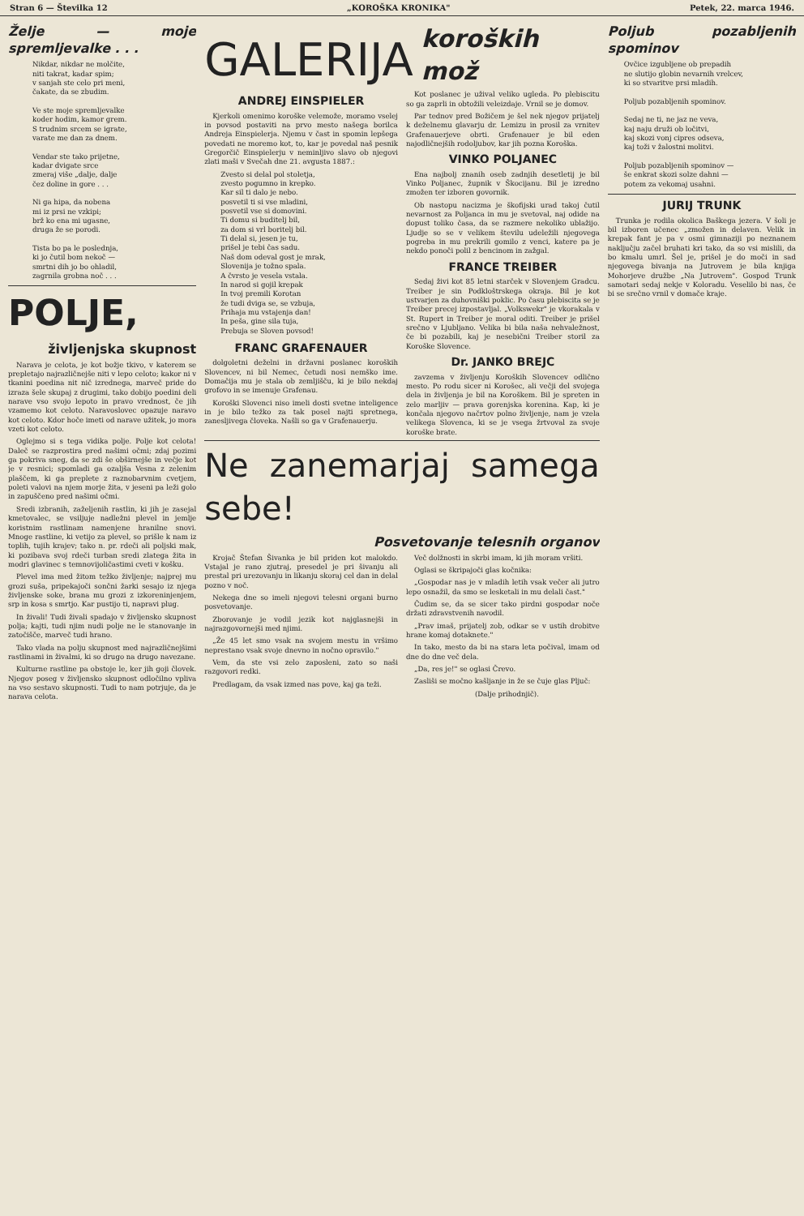Stran 6 — Številka 12 „KOROŠKA KRONIKA" Petek, 22. marca 1946.
Želje — moje spremljevalke . . .
Nikdar, nikdar ne molčite,
niti takrat, kadar spim;
v sanjah ste celo pri meni,
čakate, da se zbudim.
Ve ste moje spremljevalke
koder hodim, kamor grem.
S trudnim srcem se igrate,
varate me dan za dnem.
Vendar ste tako prijetne,
kadar dvigate srce
zmeraj više „dalje, dalje
čez doline in gore . . .
Ni ga hipa, da nobena
mi iz prsi ne vzkipi;
brž ko ena mi ugasne,
druga že se porodi.
Tista bo pa le poslednja,
ki jo čutil bom nekoč —
smrtni dih jo bo ohladil,
zagrnila grobna noč . . .
POLJE,
življenjska skupnost
Narava je celota, je kot božje tkivo, v katerem se prepletajo najrazličnejše niti v lepo celoto; kakor ni v tkanini poedina nit nič izrednega, marveč pride do izraza šele skupaj z drugimi, tako dobijo poedini deli narave vso svojo lepoto in pravo vrednost, če jih vzamemo kot celoto. Naravoslovec opazuje naravo kot celoto. Kdor hoče imeti od narave užitek, jo mora vzeti kot celoto.
Oglejmo si s tega vidika polje. Polje kot celota! Daleč se razprostira pred našimi očmi; zdaj pozimi ga pokriva sneg, da se zdi še obširnejše in večje kot je v resnici; spomladi ga ozaljša Vesna z zelenim plaščem, ki ga preplete z raznobarvnim cvetjem, poleti valovi na njem morje žita, v jeseni pa leži golo in zapuščeno pred našimi očmi.
Sredi izbranih, zaželjenih rastlin, ki jih je zasejal kmetovalec, se vsiljuje nadležni plevel in jemlje koristnim rastlinam namenjene hranilne snovi. Mnoge rastline, ki vetijo za plevel, so prišle k nam iz toplih, tujih krajev; tako n. pr. rdeči ali poljski mak, ki pozibava svoj rdeči turban sredi zlatega žita in modri glavinec s temnovijoličastimi cveti v košku.
Plevel ima med žitom težko življenje; najprej mu grozi suša, pripekajoči sončni žarki sesajo iz njega življenske soke, brana mu grozi z izkoreninjenjem, srp in kosa s smrtjo. Kar pustijo ti, napravi plug.
In živali! Tudi živali spadajo v življensko skupnost polja; kajti, tudi njim nudi polje ne le stanovanje in zatočišče, marveč tudi hrano.
Tako vlada na polju skupnost med najrazličnejšimi rastlinami in živalmi, ki so drugo na drugo navezane.
Kulturne rastline pa obstoje le, ker jih goji človek. Njegov poseg v življensko skupnost odločilno vpliva na vso sestavo skupnosti. Tudi to nam potrjuje, da je narava celota.
GALERIJA
koroških mož
ANDREJ EINSPIELER
Kjerkoli omenimo koroške velemože, moramo vselej in povsod postaviti na prvo mesto našega borilca Andreja Einspielerja. Njemu v čast in spomin lepšega povedati ne moremo kot, to, kar je povedal naš pesnik Gregorčič Einspielerju v neminljivo slavo ob njegovi zlati maši v Svečah dne 21. avgusta 1887.:
Zvesto si delal pol stoletja,
zvesto pogumno in krepko.
Kar sil ti dalo je nebo.
posvetil ti si vse mladini,
posvetil vse si domovini.
Ti domu si buditelj bil,
za dom si vrl boritelj bil.
Ti delal si, jesen je tu,
prišel je tebi čas sadu.
Naš dom odeval gost je mrak,
Slovenija je tožno spala.
A čvrsto je vesela vstala.
In narod si gojil krepak
In tvoj premili Korotan
že tudi dviga se, se vzbuja,
Prihaja mu vstajenja dan!
In peša, gine sila tuja,
Prebuja se Sloven povsod!
FRANC GRAFENAUER
dolgoletni deželni in državni poslanec koroških Slovencev, ni bil Nemec, četudi nosi nemško ime. Domačija mu je stala ob zemljišču, ki je bilo nekdaj grofovo in se imenuje Grafenau.
Koroški Slovenci niso imeli dosti svetne inteligence in je bilo težko za tak posel najti spretnega, zanesljivega človeka. Našli so ga v Grafenauerju.
Kot poslanec je užival veliko ugleda. Po plebiscitu so ga zaprli in obtožili veleizdaje. Vrnil se je domov.
Par tednov pred Božičem je šel nek njegov prijatelj k deželnemu glavarju dr. Lemizu in prosil za vrnitev Grafenauerjeve obrti. Grafenauer je bil eden najodličnejših rodoljubov, kar jih pozna Koroška.
VINKO POLJANEC
Ena najbolj znanih oseb zadnjih desetletij je bil Vinko Poljanec, župnik v Škocijanu. Bil je izredno zmožen ter izboren govornik.
Ob nastopu nacizma je škofijski urad takoj čutil nevarnost za Poljanca in mu je svetoval, naj odide na dopust toliko časa, da se razmere nekoliko ublažijo. Ljudje so se v velikem številu udeležili njegovega pogreba in mu prekrili gomilo z venci, katere pa je nekdo ponoči polil z bencinom in zažgal.
FRANCE TREIBER
Sedaj živi kot 85 letni starček v Slovenjem Gradcu. Treiber je sin Podkloštrskega okraja. Bil je kot ustvarjen za duhovniški poklic. Po času plebiscita se je Treiber precej izpostavljal. „Volkswekr" je vkorakala v St. Rupert in Treiber je moral oditi. Treiber je prišel srečno v Ljubljano. Velika bi bila naša nehvaležnost, če bi pozabili, kaj je nesebični Treiber storil za Koroške Slovence.
Dr. JANKO BREJC
zavzema v življenju Koroških Slovencev odlično mesto. Po rodu sicer ni Korošec, ali večji del svojega dela in življenja je bil na Koroškem. Bil je spreten in zelo marljiv — prava gorenjska korenina. Kap, ki je končala njegovo načrtov polno življenje, nam je vzela velikega Slovenca, ki se je vsega žrtvoval za svoje koroške brate.
Ne zanemarjaj samega sebe!
Posvetovanje telesnih organov
Krojač Štefan Šivanka je bil priden kot malokdo. Vstajal je rano zjutraj, presedel je pri šivanju ali prestal pri urezovanju in likanju skoraj cel dan in delal pozno v noč.
Nekega dne so imeli njegovi telesni organi burno posvetovanje.
Zborovanje je vodil jezik kot najglasnejši in najrazgovornejši med njimi.
„Že 45 let smo vsak na svojem mestu in vršimo neprestano vsak svoje dnevno in nočno opravilo."
Vem, da ste vsi zelo zaposleni, zato so naši razgovori redki.
Predlagam, da vsak izmed nas pove, kaj ga teži.
Več dolžnosti in skrbi imam, ki jih moram vršiti.
Oglasi se škripajoči glas kočnika:
„Gospodar nas je v mladih letih vsak večer ali jutro lepo osnažil, da smo se lesketali in mu delali čast."
Čudim se, da se sicer tako pirdni gospodar noče držati zdravstvenih navodil.
„Prav imaš, prijatelj zob, odkar se v ustih drobitve hrane komaj dotaknete."
In tako, mesto da bi na stara leta počival, imam od dne do dne več dela.
„Da, res je!" se oglasi Črevo.
Zasliši se močno kašljanje in že se čuje glas Pljuč:
(Dalje prihodnjič).
Poljub pozabljenih spominov
Ovčice izgubljene ob prepadih
ne slutijo globin nevarnih vrelcev,
ki so stvaritve prsi mladih.
Poljub pozabljenih spominov.
Sedaj ne ti, ne jaz ne veva,
kaj naju druži ob ločitvi,
kaj skozi vonj cipres odseva,
kaj toži v žalostni molitvi.
Poljub pozabljenih spominov —
še enkrat skozi solze dahni —
potem za vekomaj usahni.
JURIJ TRUNK
Trunka je rodila okolica Baškega jezera. V šoli je bil izboren učenec „zmožen in delaven. Velik in krepak fant je pa v osmi gimnaziji po neznanem naključju začel bruhati kri tako, da so vsi mislili, da bo kmalu umrl. Šel je, prišel je do moči in sad njegovega bivanja na Jutrovem je bila knjiga Mohorjeve družbe „Na Jutrovem". Gospod Trunk samotari sedaj nekje v Koloradu. Veselilo bi nas, če bi se srečno vrnil v domače kraje.